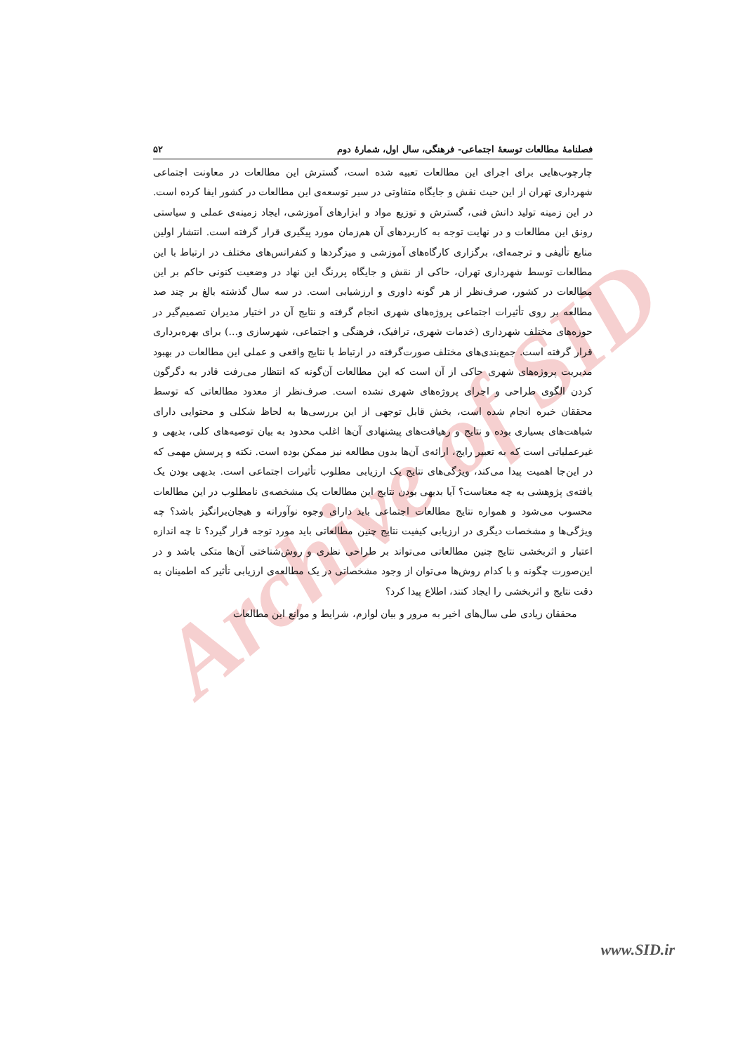Archive of SID
فصلنامهٔ مطالعات توسعهٔ اجتماعی- فرهنگی، سال اول، شمارهٔ دوم ۵۲
چارچوب‌هایی برای اجرای این مطالعات تعبیه شده است، گسترش این مطالعات در معاونت اجتماعی شهرداری تهران از این حیث نقش و جایگاه متفاوتی در سیر توسعه‌ی این مطالعات در کشور ایفا کرده است. در این زمینه تولید دانش فنی، گسترش و توزیع مواد و ابزارهای آموزشی، ایجاد زمینه‌ی عملی و سیاستی رونق این مطالعات و در نهایت توجه به کاربردهای آن هم‌زمان مورد پیگیری قرار گرفته است. انتشار اولین منابع تألیفی و ترجمه‌ای، برگزاری کارگاه‌های آموزشی و میزگردها و کنفرانس‌های مختلف در ارتباط با این مطالعات توسط شهرداری تهران، حاکی از نقش و جایگاه پررنگ این نهاد در وضعیت کنونی حاکم بر این مطالعات در کشور، صرف‌نظر از هر گونه داوری و ارزشیابی است. در سه سال گذشته بالغ بر چند صد مطالعه بر روی تأثیرات اجتماعی پروژه‌های شهری انجام گرفته و نتایج آن در اختیار مدیران تصمیم‌گیر در حوزه‌های مختلف شهرداری (خدمات شهری، ترافیک، فرهنگی و اجتماعی، شهرسازی و...) برای بهره‌برداری قرار گرفته است. جمع‌بندی‌های مختلف صورت‌گرفته در ارتباط با نتایج واقعی و عملی این مطالعات در بهبود مدیریت پروژه‌های شهری حاکی از آن است که این مطالعات آن‌گونه که انتظار می‌رفت قادر به دگرگون کردن الگوی طراحی و اجرای پروژه‌های شهری نشده است. صرف‌نظر از معدود مطالعاتی که توسط محققان خبره انجام شده است، بخش قابل توجهی از این بررسی‌ها به لحاظ شکلی و محتوایی دارای شباهت‌های بسیاری بوده و نتایج و رهیافت‌های پیشنهادی آن‌ها اغلب محدود به بیان توصیه‌های کلی، بدیهی و غیرعملیاتی است که به تعبیر رایج، ارائه‌ی آن‌ها بدون مطالعه نیز ممکن بوده است. نکته و پرسش مهمی که در این‌جا اهمیت پیدا می‌کند، ویژگی‌های نتایج یک ارزیابی مطلوب تأثیرات اجتماعی است. بدیهی بودن یک یافته‌ی پژوهشی به چه معناست؟ آیا بدیهی بودن نتایج این مطالعات یک مشخصه‌ی نامطلوب در این مطالعات محسوب می‌شود و همواره نتایج مطالعات اجتماعی باید دارای وجوه نوآورانه و هیجان‌برانگیز باشد؟ چه ویژگی‌ها و مشخصات دیگری در ارزیابی کیفیت نتایج چنین مطالعاتی باید مورد توجه قرار گیرد؟ تا چه اندازه اعتبار و اثربخشی نتایج چنین مطالعاتی می‌تواند بر طراحی نظری و روش‌شناختی آن‌ها متکی باشد و در این‌صورت چگونه و با کدام روش‌ها می‌توان از وجود مشخصاتی در یک مطالعه‌ی ارزیابی تأثیر که اطمینان به دقت نتایج و اثربخشی را ایجاد کنند، اطلاع پیدا کرد؟
محققان زیادی طی سال‌های اخیر به مرور و بیان لوازم، شرایط و موانع این مطالعات
www.SID.ir